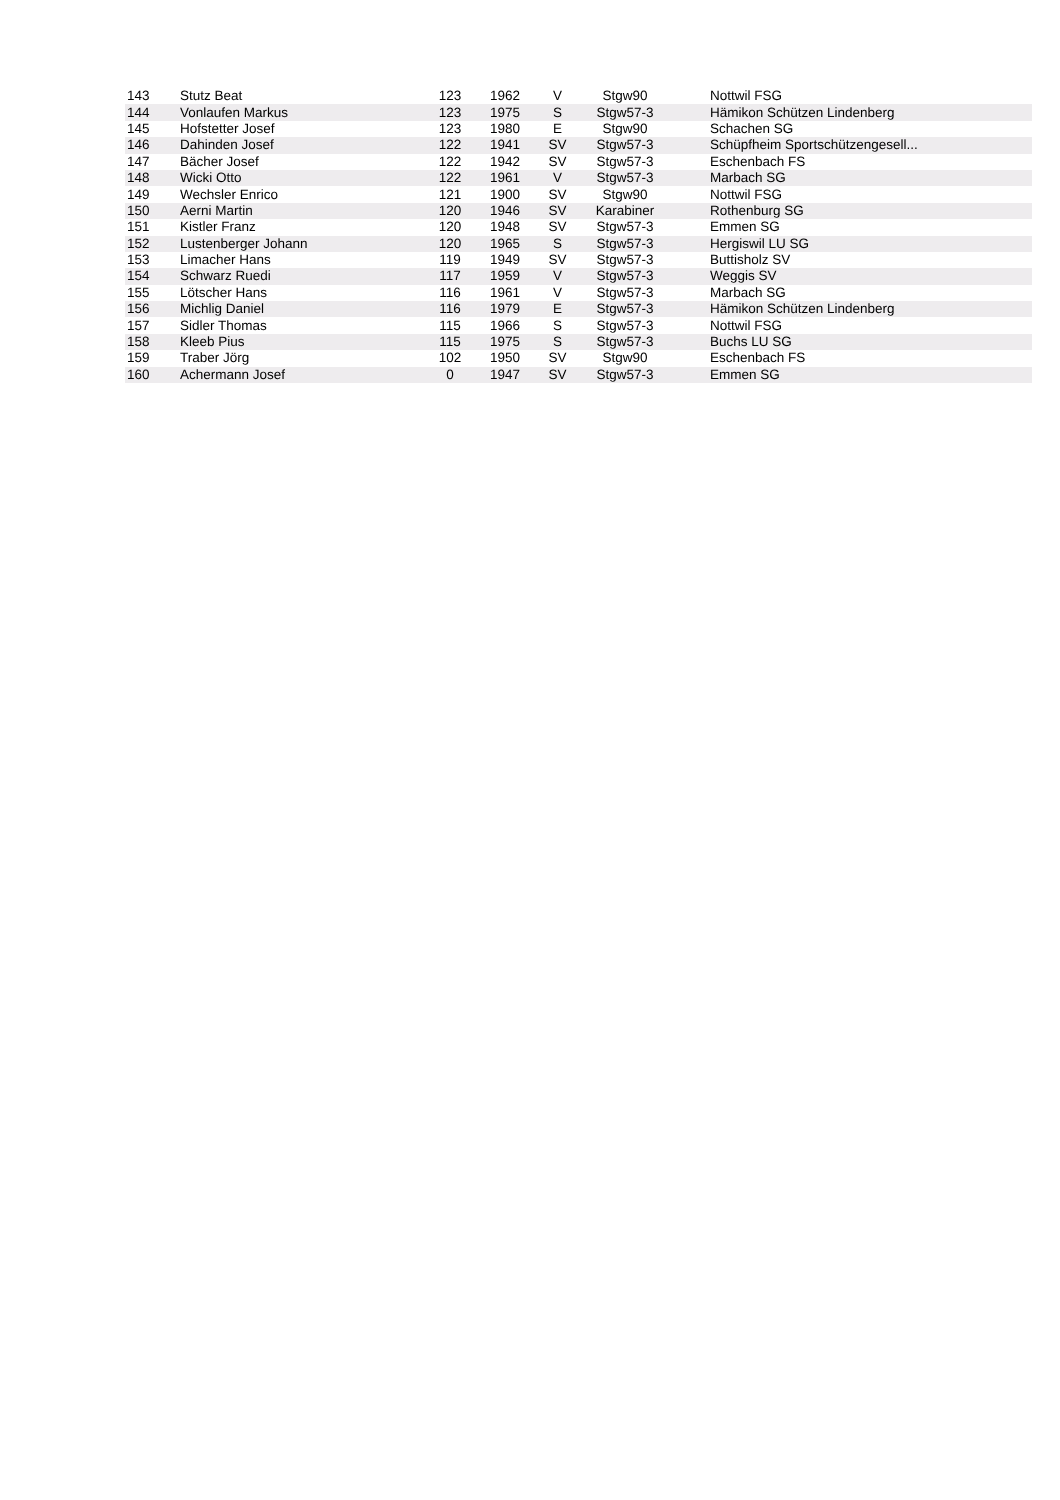| 143 | Stutz Beat | 123 | 1962 | V | Stgw90 | Nottwil FSG |
| 144 | Vonlaufen Markus | 123 | 1975 | S | Stgw57-3 | Hämikon Schützen Lindenberg |
| 145 | Hofstetter Josef | 123 | 1980 | E | Stgw90 | Schachen SG |
| 146 | Dahinden Josef | 122 | 1941 | SV | Stgw57-3 | Schüpfheim Sportschützengesell... |
| 147 | Bächer Josef | 122 | 1942 | SV | Stgw57-3 | Eschenbach FS |
| 148 | Wicki Otto | 122 | 1961 | V | Stgw57-3 | Marbach SG |
| 149 | Wechsler Enrico | 121 | 1900 | SV | Stgw90 | Nottwil FSG |
| 150 | Aerni Martin | 120 | 1946 | SV | Karabiner | Rothenburg SG |
| 151 | Kistler Franz | 120 | 1948 | SV | Stgw57-3 | Emmen SG |
| 152 | Lustenberger Johann | 120 | 1965 | S | Stgw57-3 | Hergiswil LU SG |
| 153 | Limacher Hans | 119 | 1949 | SV | Stgw57-3 | Buttisholz SV |
| 154 | Schwarz Ruedi | 117 | 1959 | V | Stgw57-3 | Weggis SV |
| 155 | Lötscher Hans | 116 | 1961 | V | Stgw57-3 | Marbach SG |
| 156 | Michlig Daniel | 116 | 1979 | E | Stgw57-3 | Hämikon Schützen Lindenberg |
| 157 | Sidler Thomas | 115 | 1966 | S | Stgw57-3 | Nottwil FSG |
| 158 | Kleeb Pius | 115 | 1975 | S | Stgw57-3 | Buchs LU SG |
| 159 | Traber Jörg | 102 | 1950 | SV | Stgw90 | Eschenbach FS |
| 160 | Achermann Josef | 0 | 1947 | SV | Stgw57-3 | Emmen SG |